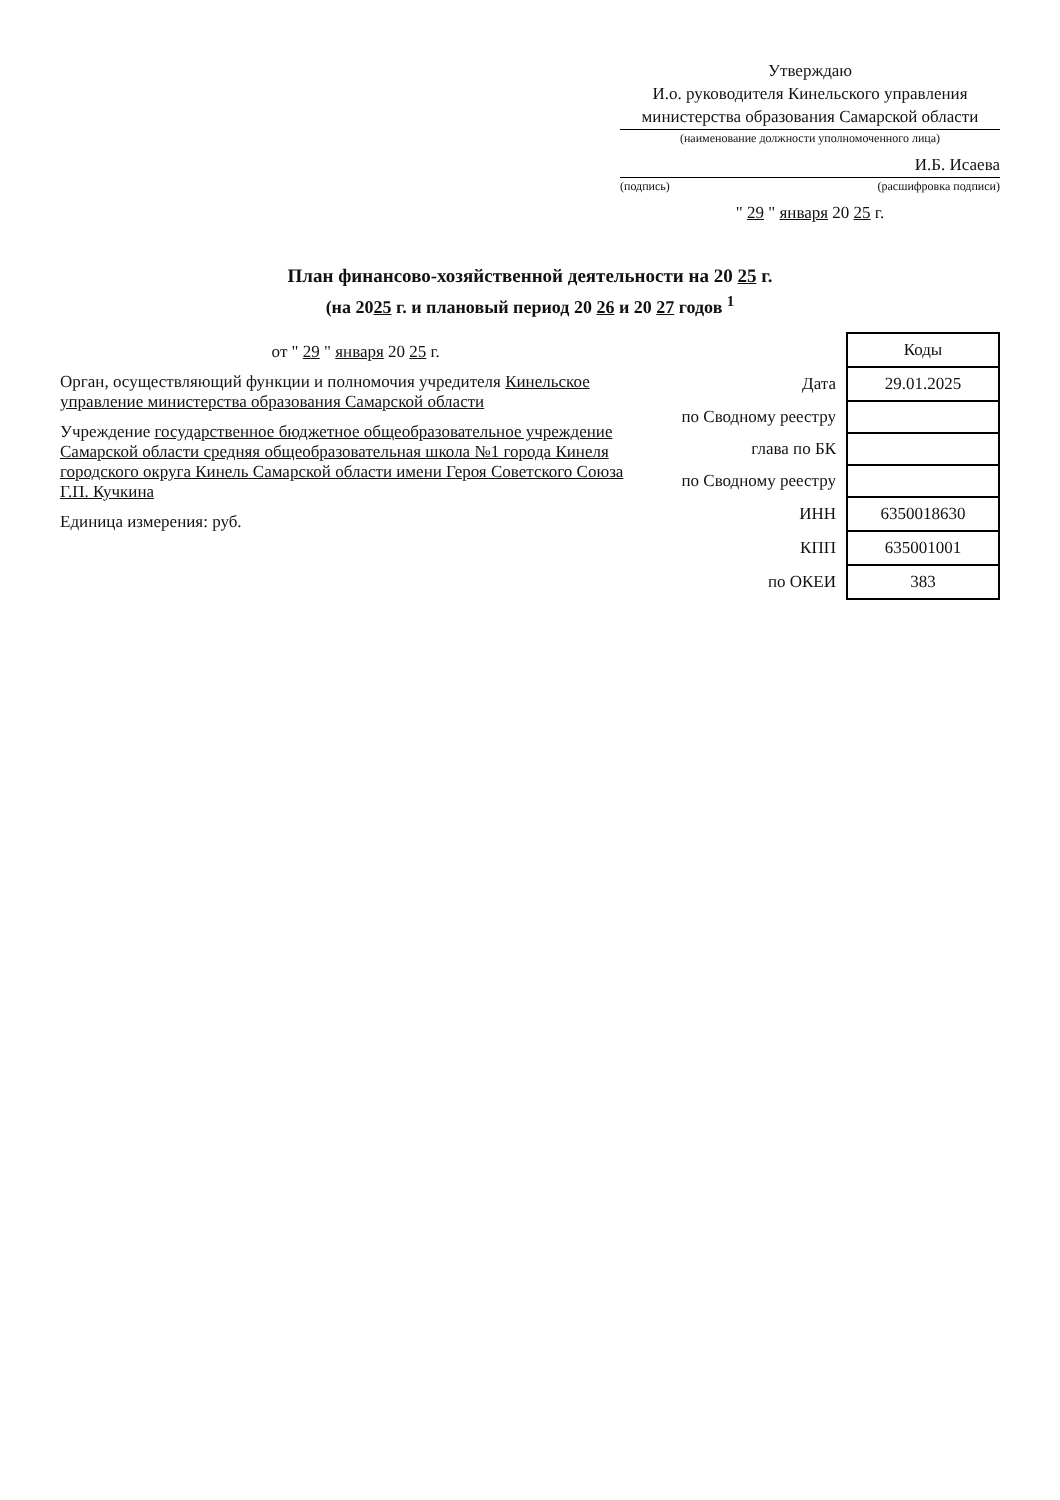Утверждаю
И.о. руководителя Кинельского управления министерства образования Самарской области
(наименование должности уполномоченного лица)
И.Б. Исаева
(подпись) (расшифровка подписи)
" 29 " января 20 25 г.
План финансово-хозяйственной деятельности на 20 25 г.
(на 2025 г. и плановый период 20 26 и 20 27 годов <sup>1</sup>
от " 29 " января 20 25 г.
Орган, осуществляющий функции и полномочия учредителя Кинельское управление министерства образования Самарской области
Учреждение государственное бюджетное общеобразовательное учреждение Самарской области средняя общеобразовательная школа №1 города Кинеля городского округа Кинель Самарской области имени Героя Советского Союза Г.П. Кучкина
Единица измерения: руб.
| | Коды |
| Дата | 29.01.2025 |
| по Сводному реестру | |
| глава по БК | |
| по Сводному реестру | |
| ИНН | 6350018630 |
| КПП | 635001001 |
| по ОКЕИ | 383 |